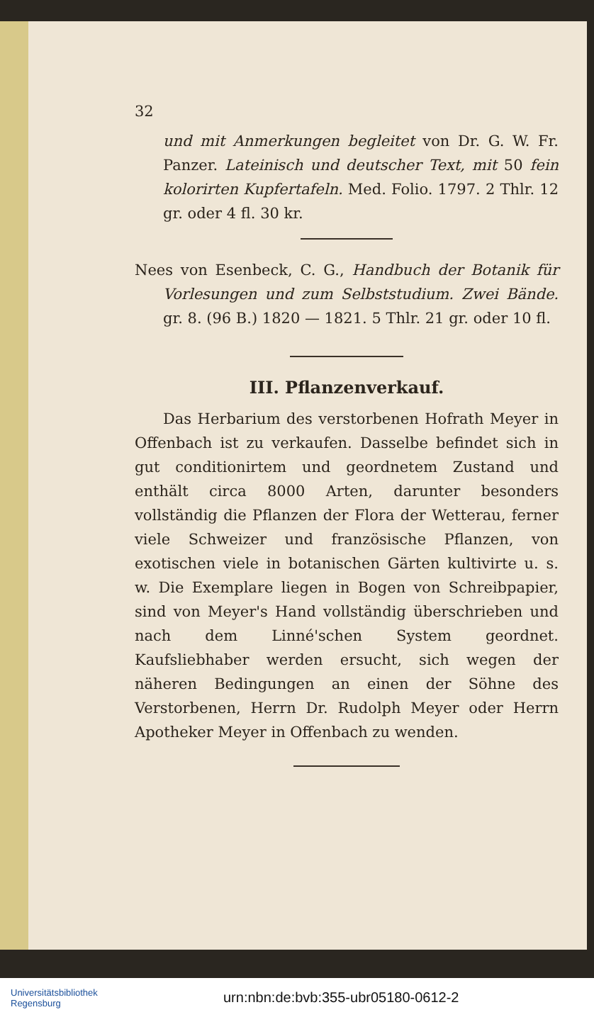32
und mit Anmerkungen begleitet von Dr. G. W. Fr. Panzer. Lateinisch und deutscher Text, mit 50 fein kolorirten Kupfertafeln. Med. Folio. 1797. 2 Thlr. 12 gr. oder 4 fl. 30 kr.
Nees von Esenbeck, C. G., Handbuch der Botanik für Vorlesungen und zum Selbststudium. Zwei Bände. gr. 8. (96 B.) 1820 — 1821. 5 Thlr. 21 gr. oder 10 fl.
III. Pflanzenverkauf.
Das Herbarium des verstorbenen Hofrath Meyer in Offenbach ist zu verkaufen. Dasselbe befindet sich in gut conditionirtem und geordnetem Zustand und enthält circa 8000 Arten, darunter besonders vollständig die Pflanzen der Flora der Wetterau, ferner viele Schweizer und französische Pflanzen, von exotischen viele in botanischen Gärten kultivirte u. s. w. Die Exemplare liegen in Bogen von Schreibpapier, sind von Meyer's Hand vollständig überschrieben und nach dem Linné'schen System geordnet. Kaufsliebhaber werden ersucht, sich wegen der näheren Bedingungen an einen der Söhne des Verstorbenen, Herrn Dr. Rudolph Meyer oder Herrn Apotheker Meyer in Offenbach zu wenden.
Universitätsbibliothek
Regensburg
urn:nbn:de:bvb:355-ubr05180-0612-2